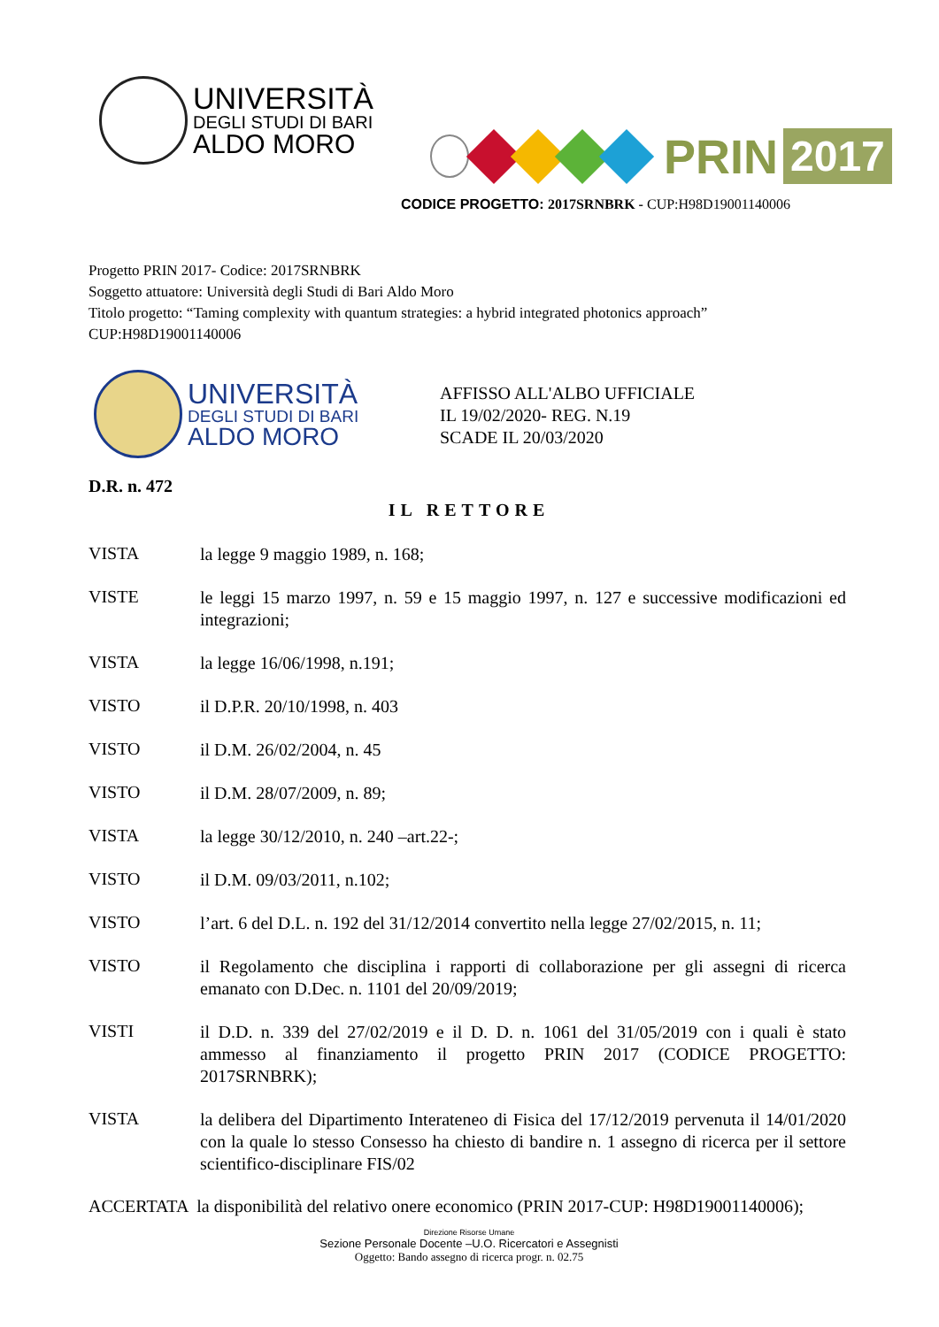UNIVERSITÀ
DEGLI STUDI DI BARI
ALDO MORO
PRIN
2017
CODICE PROGETTO: 2017SRNBRK - CUP:H98D19001140006
Progetto PRIN 2017- Codice: 2017SRNBRK
Soggetto attuatore: Università degli Studi di Bari Aldo Moro
Titolo progetto: “Taming complexity with quantum strategies: a hybrid integrated photonics approach”
CUP:H98D19001140006
UNIVERSITÀ
DEGLI STUDI DI BARI
ALDO MORO
AFFISSO ALL'ALBO UFFICIALE
IL 19/02/2020- REG. N.19
SCADE IL 20/03/2020
D.R. n. 472
IL RETTORE
VISTA
la legge 9 maggio 1989, n. 168;
VISTE
le leggi 15 marzo 1997, n. 59 e 15 maggio 1997, n. 127 e successive modificazioni ed integrazioni;
VISTA
la legge 16/06/1998, n.191;
VISTO
il D.P.R. 20/10/1998, n. 403
VISTO
il D.M. 26/02/2004, n. 45
VISTO
il D.M. 28/07/2009, n. 89;
VISTA
la legge 30/12/2010, n. 240 –art.22-;
VISTO
il D.M. 09/03/2011, n.102;
VISTO
l’art. 6 del D.L. n. 192 del 31/12/2014 convertito nella legge 27/02/2015, n. 11;
VISTO
il Regolamento che disciplina i rapporti di collaborazione per gli assegni di ricerca emanato con D.Dec. n. 1101 del 20/09/2019;
VISTI
il D.D. n. 339 del 27/02/2019 e il D. D. n. 1061 del 31/05/2019 con i quali è stato ammesso al finanziamento il progetto PRIN 2017 (CODICE PROGETTO: 2017SRNBRK);
VISTA
la delibera del Dipartimento Interateneo di Fisica del 17/12/2019 pervenuta il 14/01/2020 con la quale lo stesso Consesso ha chiesto di bandire n. 1 assegno di ricerca per il settore scientifico-disciplinare FIS/02
ACCERTATA la disponibilità del relativo onere economico (PRIN 2017-CUP: H98D19001140006);
Direzione Risorse Umane
Sezione Personale Docente –U.O. Ricercatori e Assegnisti
Oggetto: Bando assegno di ricerca progr. n. 02.75